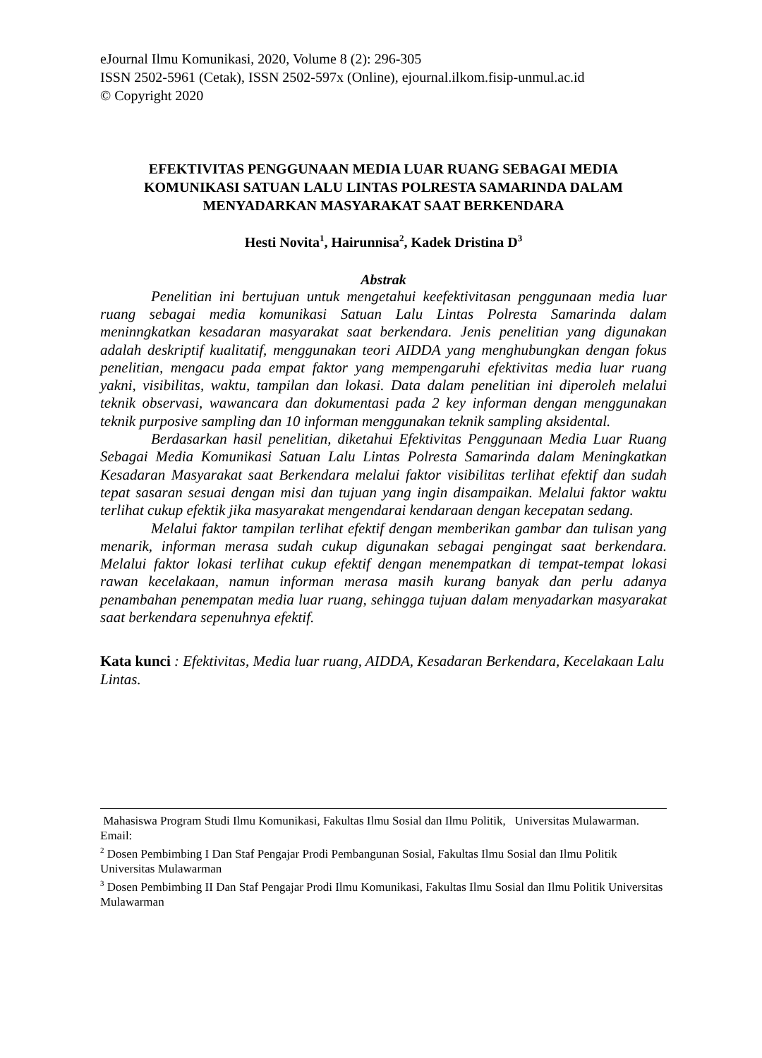eJournal Ilmu Komunikasi, 2020, Volume 8 (2): 296-305
ISSN 2502-5961 (Cetak), ISSN 2502-597x (Online), ejournal.ilkom.fisip-unmul.ac.id
© Copyright 2020
EFEKTIVITAS PENGGUNAAN MEDIA LUAR RUANG SEBAGAI MEDIA KOMUNIKASI SATUAN LALU LINTAS POLRESTA SAMARINDA DALAM MENYADARKAN MASYARAKAT SAAT BERKENDARA
Hesti Novita<sup>1</sup>, Hairunnisa<sup>2</sup>, Kadek Dristina D<sup>3</sup>
Abstrak
Penelitian ini bertujuan untuk mengetahui keefektivitasan penggunaan media luar ruang sebagai media komunikasi Satuan Lalu Lintas Polresta Samarinda dalam meninngkatkan kesadaran masyarakat saat berkendara. Jenis penelitian yang digunakan adalah deskriptif kualitatif, menggunakan teori AIDDA yang menghubungkan dengan fokus penelitian, mengacu pada empat faktor yang mempengaruhi efektivitas media luar ruang yakni, visibilitas, waktu, tampilan dan lokasi. Data dalam penelitian ini diperoleh melalui teknik observasi, wawancara dan dokumentasi pada 2 key informan dengan menggunakan teknik purposive sampling dan 10 informan menggunakan teknik sampling aksidental.
Berdasarkan hasil penelitian, diketahui Efektivitas Penggunaan Media Luar Ruang Sebagai Media Komunikasi Satuan Lalu Lintas Polresta Samarinda dalam Meningkatkan Kesadaran Masyarakat saat Berkendara melalui faktor visibilitas terlihat efektif dan sudah tepat sasaran sesuai dengan misi dan tujuan yang ingin disampaikan. Melalui faktor waktu terlihat cukup efektik jika masyarakat mengendarai kendaraan dengan kecepatan sedang.
Melalui faktor tampilan terlihat efektif dengan memberikan gambar dan tulisan yang menarik, informan merasa sudah cukup digunakan sebagai pengingat saat berkendara. Melalui faktor lokasi terlihat cukup efektif dengan menempatkan di tempat-tempat lokasi rawan kecelakaan, namun informan merasa masih kurang banyak dan perlu adanya penambahan penempatan media luar ruang, sehingga tujuan dalam menyadarkan masyarakat saat berkendara sepenuhnya efektif.
Kata kunci : Efektivitas, Media luar ruang, AIDDA, Kesadaran Berkendara, Kecelakaan Lalu Lintas.
Mahasiswa Program Studi Ilmu Komunikasi, Fakultas Ilmu Sosial dan Ilmu Politik, Universitas Mulawarman. Email:
<sup>2</sup> Dosen Pembimbing I Dan Staf Pengajar Prodi Pembangunan Sosial, Fakultas Ilmu Sosial dan Ilmu Politik Universitas Mulawarman
<sup>3</sup> Dosen Pembimbing II Dan Staf Pengajar Prodi Ilmu Komunikasi, Fakultas Ilmu Sosial dan Ilmu Politik Universitas Mulawarman